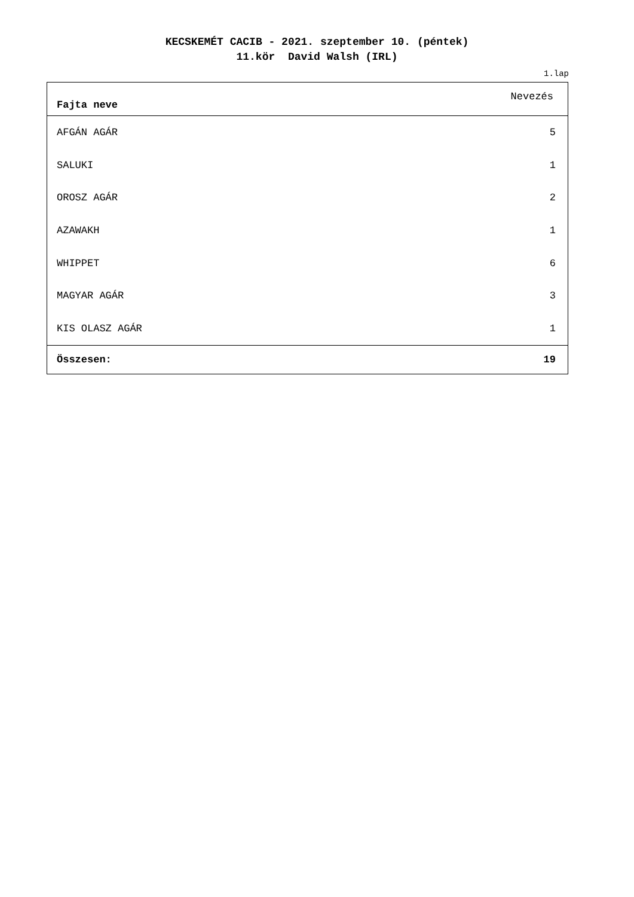KECSKEMÉT CACIB - 2021. szeptember 10. (péntek)
11.kör David Walsh (IRL)
1.lap
| Fajta neve | Nevezés |
| --- | --- |
| AFGÁN AGÁR | 5 |
| SALUKI | 1 |
| OROSZ AGÁR | 2 |
| AZAWAKH | 1 |
| WHIPPET | 6 |
| MAGYAR AGÁR | 3 |
| KIS OLASZ AGÁR | 1 |
| Összesen: | 19 |